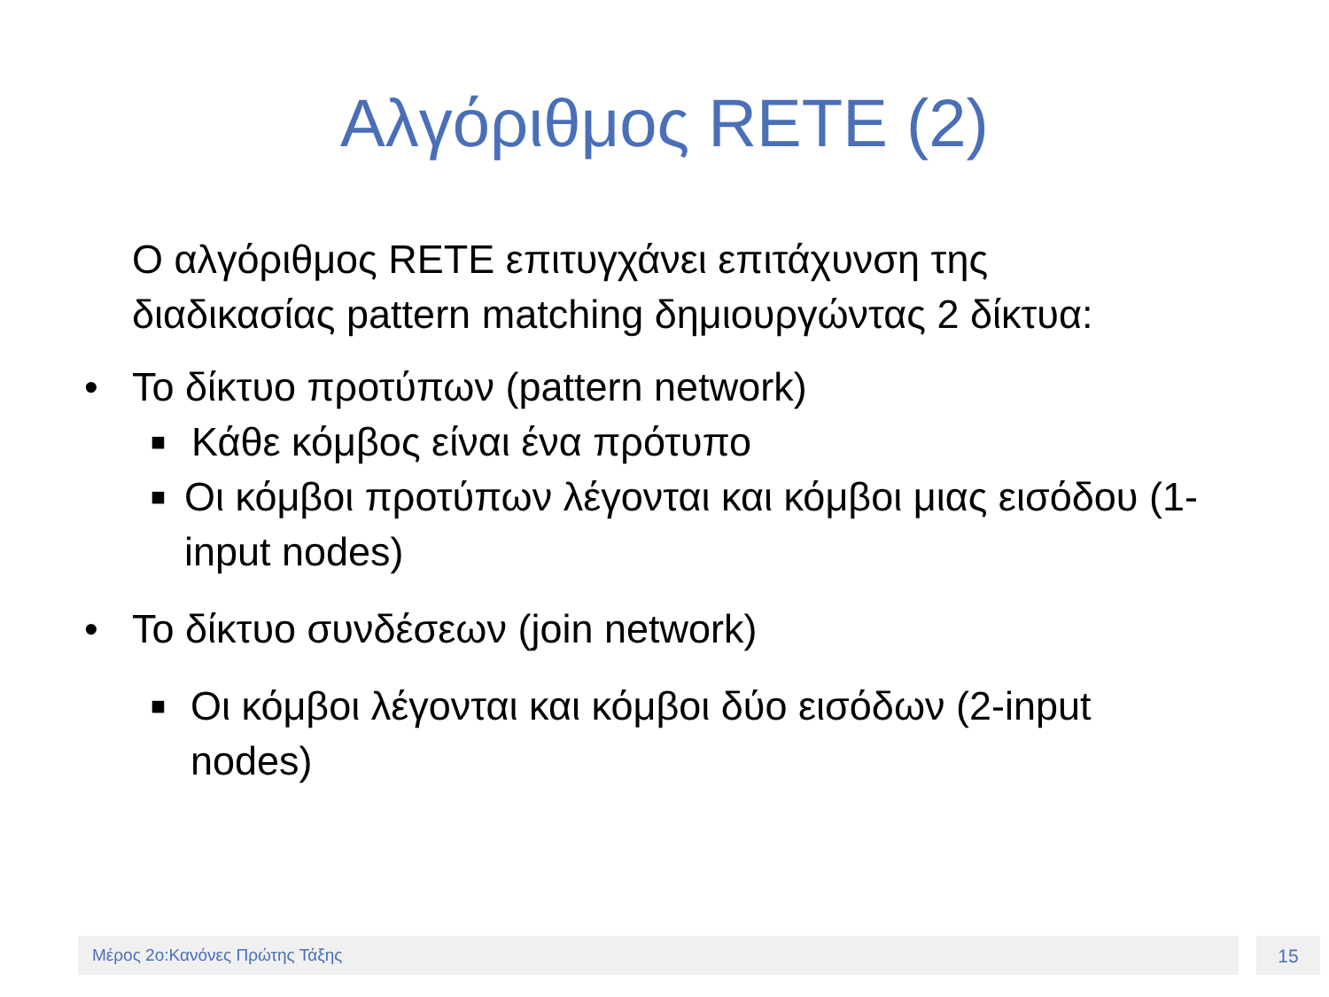Αλγόριθμος RETE (2)
Ο αλγόριθμος RETE επιτυγχάνει επιτάχυνση της διαδικασίας pattern matching δημιουργώντας 2 δίκτυα:
• Το δίκτυο προτύπων (pattern network)
■ Κάθε κόμβος είναι ένα πρότυπο
■ Οι κόμβοι προτύπων λέγονται και κόμβοι μιας εισόδου (1-input nodes)
• Το δίκτυο συνδέσεων (join network)
■ Οι κόμβοι λέγονται και κόμβοι δύο εισόδων (2-input nodes)
Μέρος 2ο:Κανόνες Πρώτης Τάξης 15